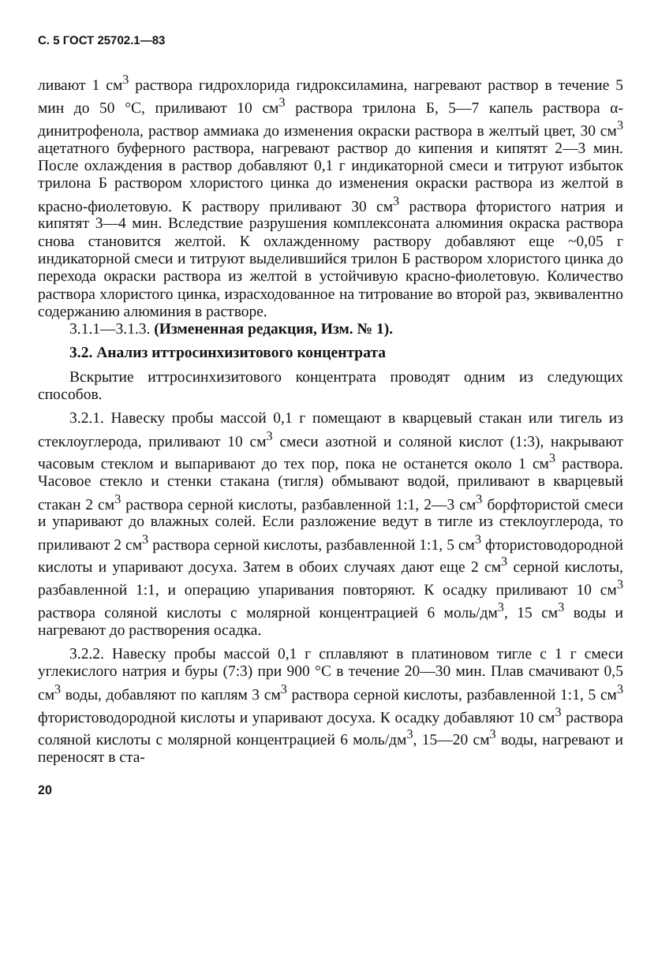С. 5 ГОСТ 25702.1—83
ливают 1 см<sup>3</sup> раствора гидрохлорида гидроксиламина, нагревают раствор в течение 5 мин до 50 °С, приливают 10 см<sup>3</sup> раствора трилона Б, 5—7 капель раствора α-динитрофенола, раствор аммиака до изменения окраски раствора в желтый цвет, 30 см<sup>3</sup> ацетатного буферного раствора, нагревают раствор до кипения и кипятят 2—3 мин. После охлаждения в раствор добавляют 0,1 г индикаторной смеси и титруют избыток трилона Б раствором хлористого цинка до изменения окраски раствора из желтой в красно-фиолетовую. К раствору приливают 30 см<sup>3</sup> раствора фтористого натрия и кипятят 3—4 мин. Вследствие разрушения комплексоната алюминия окраска раствора снова становится желтой. К охлажденному раствору добавляют еще ~0,05 г индикаторной смеси и титруют выделившийся трилон Б раствором хлористого цинка до перехода окраски раствора из желтой в устойчивую красно-фиолетовую. Количество раствора хлористого цинка, израсходованное на титрование во второй раз, эквивалентно содержанию алюминия в растворе.
3.1.1—3.1.3. (Измененная редакция, Изм. № 1).
3.2. Анализ иттросинхизитового концентрата
Вскрытие иттросинхизитового концентрата проводят одним из следующих способов.
3.2.1. Навеску пробы массой 0,1 г помещают в кварцевый стакан или тигель из стеклоуглерода, приливают 10 см<sup>3</sup> смеси азотной и соляной кислот (1:3), накрывают часовым стеклом и выпаривают до тех пор, пока не останется около 1 см<sup>3</sup> раствора. Часовое стекло и стенки стакана (тигля) обмывают водой, приливают в кварцевый стакан 2 см<sup>3</sup> раствора серной кислоты, разбавленной 1:1, 2—3 см<sup>3</sup> борфтористой смеси и упаривают до влажных солей. Если разложение ведут в тигле из стеклоуглерода, то приливают 2 см<sup>3</sup> раствора серной кислоты, разбавленной 1:1, 5 см<sup>3</sup> фтористоводородной кислоты и упаривают досуха. Затем в обоих случаях дают еще 2 см<sup>3</sup> серной кислоты, разбавленной 1:1, и операцию упаривания повторяют. К осадку приливают 10 см<sup>3</sup> раствора соляной кислоты с молярной концентрацией 6 моль/дм<sup>3</sup>, 15 см<sup>3</sup> воды и нагревают до растворения осадка.
3.2.2. Навеску пробы массой 0,1 г сплавляют в платиновом тигле с 1 г смеси углекислого натрия и буры (7:3) при 900 °С в течение 20—30 мин. Плав смачивают 0,5 см<sup>3</sup> воды, добавляют по каплям 3 см<sup>3</sup> раствора серной кислоты, разбавленной 1:1, 5 см<sup>3</sup> фтористоводородной кислоты и упаривают досуха. К осадку добавляют 10 см<sup>3</sup> раствора соляной кислоты с молярной концентрацией 6 моль/дм<sup>3</sup>, 15—20 см<sup>3</sup> воды, нагревают и переносят в ста-
20